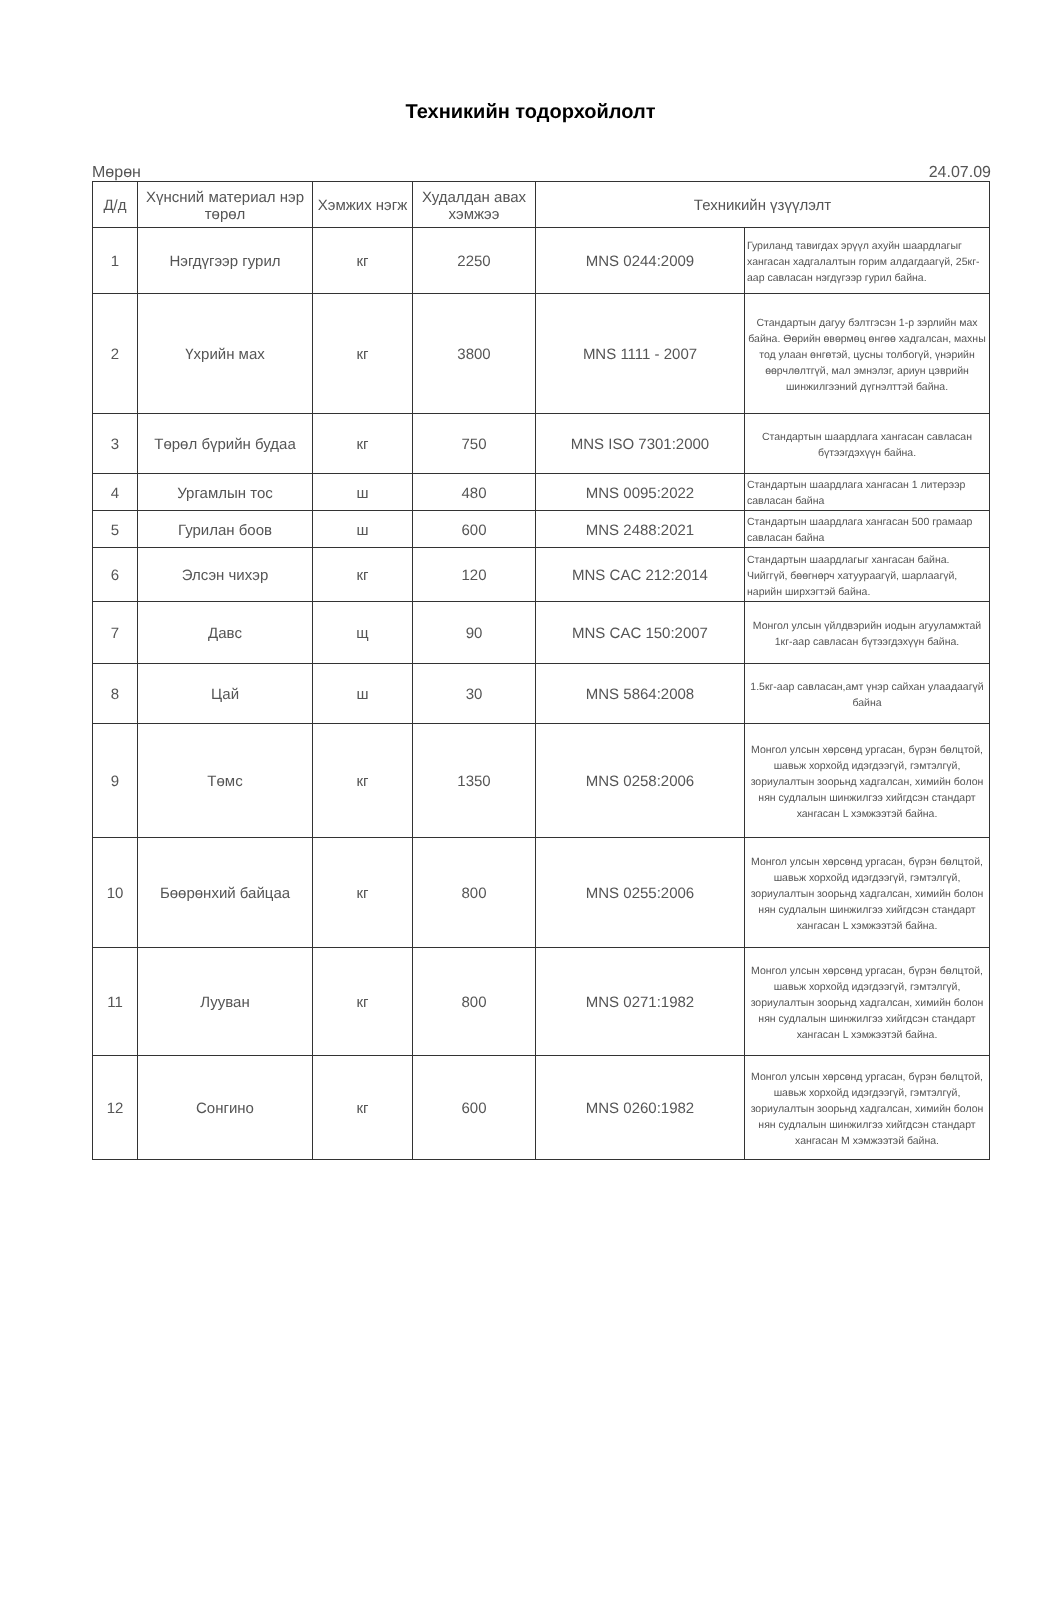Техникийн тодорхойлолт
Мөрөн 24.07.09
| Д/д | Хүнсний материал нэр төрөл | Хэмжих нэгж | Худалдан авах хэмжээ | Техникийн үзүүлэлт | |
| --- | --- | --- | --- | --- | --- |
| 1 | Нэгдүгээр гурил | кг | 2250 | MNS 0244:2009 | Гуриланд тавигдах эрүүл ахуйн шаардлагыг хангасан хадгалалтын горим алдагдаагүй, 25кг-аар савласан нэгдүгээр гурил байна. |
| 2 | Үхрийн мах | кг | 3800 | MNS 1111 - 2007 | Стандартын дагуу бэлтгэсэн 1-р зэрлийн мах байна. Өөрийн өвөрмөц өнгөө хадгалсан, махны тод улаан өнгөтэй, цусны толбогүй, үнэрийн өөрчлөлтгүй, мал эмнэлэг, ариун цэврийн шинжилгээний дүгнэлттэй байна. |
| 3 | Төрөл бүрийн будаа | кг | 750 | MNS ISO 7301:2000 | Стандартын шаардлага хангасан савласан бүтээгдэхүүн байна. |
| 4 | Ургамлын тос | ш | 480 | MNS 0095:2022 | Стандартын шаардлага хангасан 1 литерээр савласан байна |
| 5 | Гурилан боов | ш | 600 | MNS 2488:2021 | Стандартын шаардлага хангасан 500 грамаар савласан байна |
| 6 | Элсэн чихэр | кг | 120 | MNS CAC 212:2014 | Стандартын шаардлагыг хангасан байна. Чийггүй, бөөгнөрч хатуураагүй, шарлаагүй, нарийн ширхэгтэй байна. |
| 7 | Давс | щ | 90 | MNS CAC 150:2007 | Монгол улсын үйлдвэрийн иодын агууламжтай 1кг-аар савласан бүтээгдэхүүн байна. |
| 8 | Цай | ш | 30 | MNS 5864:2008 | 1.5кг-аар савласан,амт үнэр сайхан улаадаагүй байна |
| 9 | Төмс | кг | 1350 | MNS 0258:2006 | Монгол улсын хөрсөнд ургасан, бүрэн бөлцтой, шавьж хорхойд идэгдээгүй, гэмтэлгүй, зориулалтын зоорьнд хадгалсан, химийн болон нян судлалын шинжилгээ хийгдсэн стандарт хангасан L хэмжээтэй байна. |
| 10 | Бөөрөнхий байцаа | кг | 800 | MNS 0255:2006 | Монгол улсын хөрсөнд ургасан, бүрэн бөлцтой, шавьж хорхойд идэгдээгүй, гэмтэлгүй, зориулалтын зоорьнд хадгалсан, химийн болон нян судлалын шинжилгээ хийгдсэн стандарт хангасан L хэмжээтэй байна. |
| 11 | Лууван | кг | 800 | MNS 0271:1982 | Монгол улсын хөрсөнд ургасан, бүрэн бөлцтой, шавьж хорхойд идэгдээгүй, гэмтэлгүй, зориулалтын зоорьнд хадгалсан, химийн болон нян судлалын шинжилгээ хийгдсэн стандарт хангасан L хэмжээтэй байна. |
| 12 | Сонгино | кг | 600 | MNS 0260:1982 | Монгол улсын хөрсөнд ургасан, бүрэн бөлцтой, шавьж хорхойд идэгдээгүй, гэмтэлгүй, зориулалтын зоорьнд хадгалсан, химийн болон нян судлалын шинжилгээ хийгдсэн стандарт хангасан M хэмжээтэй байна. |